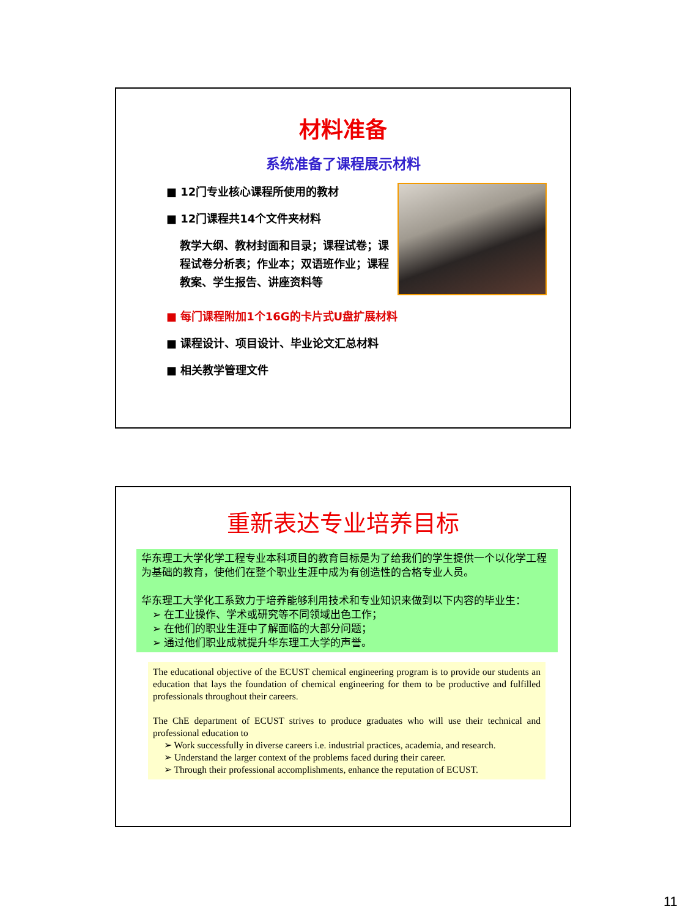材料准备
系统准备了课程展示材料
■ 12门专业核心课程所使用的教材
■ 12门课程共14个文件夹材料
教学大纲、教材封面和目录；课程试卷；课程试卷分析表；作业本；双语班作业；课程教案、学生报告、讲座资料等
■ 每门课程附加1个16G的卡片式U盘扩展材料
■ 课程设计、项目设计、毕业论文汇总材料
■ 相关教学管理文件
重新表达专业培养目标
华东理工大学化学工程专业本科项目的教育目标是为了给我们的学生提供一个以化学工程为基础的教育，使他们在整个职业生涯中成为有创造性的合格专业人员。
华东理工大学化工系致力于培养能够利用技术和专业知识来做到以下内容的毕业生：
➢ 在工业操作、学术或研究等不同领域出色工作；
➢ 在他们的职业生涯中了解面临的大部分问题；
➢ 通过他们职业成就提升华东理工大学的声誉。
The educational objective of the ECUST chemical engineering program is to provide our students an education that lays the foundation of chemical engineering for them to be productive and fulfilled professionals throughout their careers.
The ChE department of ECUST strives to produce graduates who will use their technical and professional education to
➢ Work successfully in diverse careers i.e. industrial practices, academia, and research.
➢ Understand the larger context of the problems faced during their career.
➢ Through their professional accomplishments, enhance the reputation of ECUST.
11